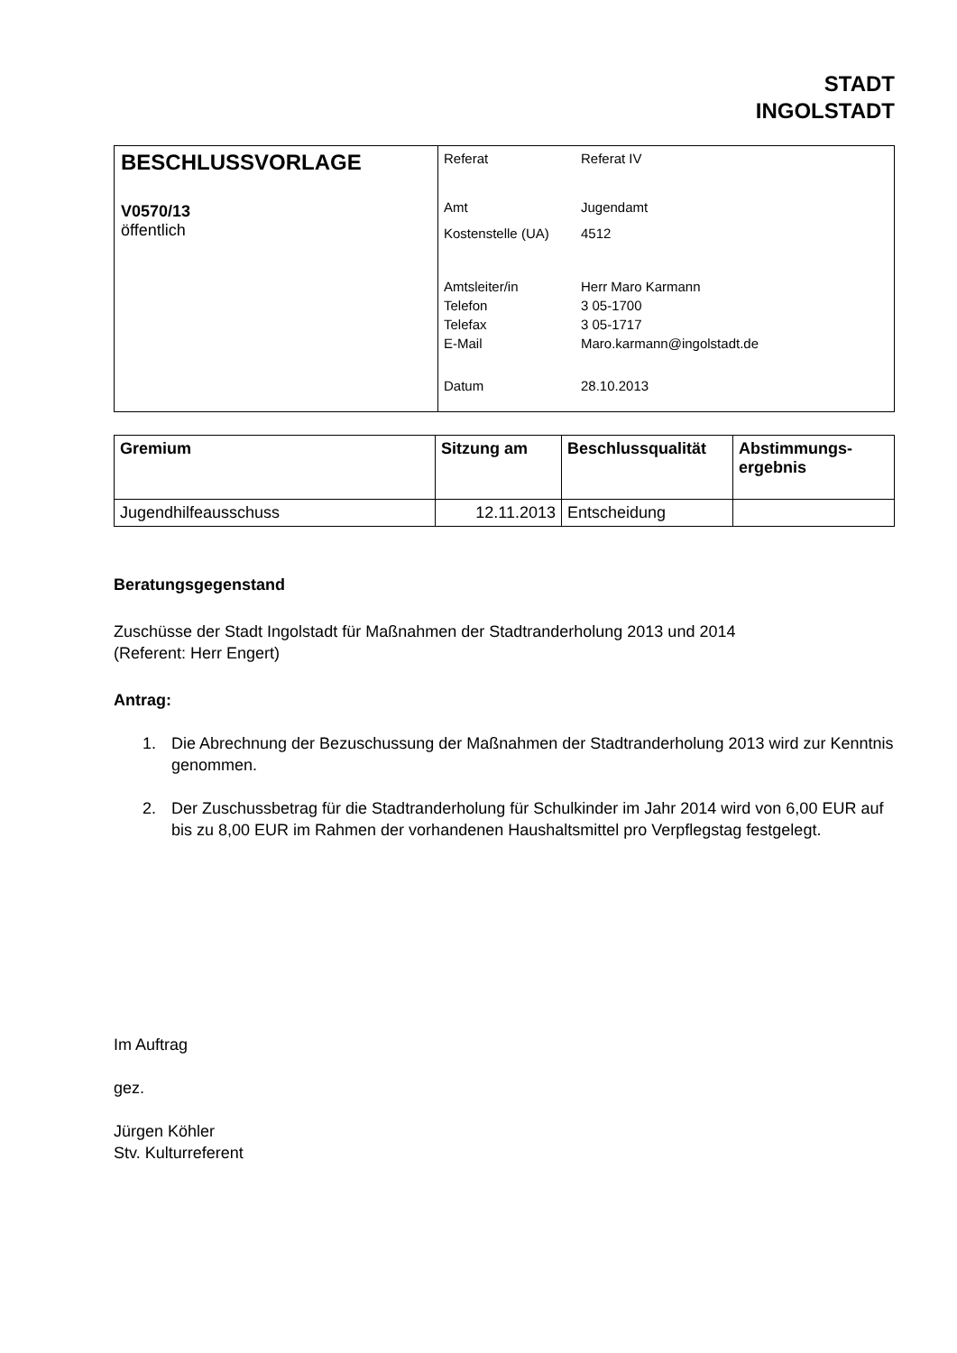STADT
INGOLSTADT
| BESCHLUSSVORLAGE V0570/13 öffentlich | Referat Referat IV Amt Jugendamt Kostenstelle (UA) 4512 Amtsleiter/in Herr Maro Karmann Telefon 3 05-1700 Telefax 3 05-1717 E-Mail Maro.karmann@ingolstadt.de Datum 28.10.2013 |
| Gremium | Sitzung am | Beschlussqualität | Abstimmungs- ergebnis |
| --- | --- | --- | --- |
| Jugendhilfeausschuss | 12.11.2013 | Entscheidung | |
Beratungsgegenstand
Zuschüsse der Stadt Ingolstadt für Maßnahmen der Stadtranderholung 2013 und 2014
(Referent: Herr Engert)
Antrag:
1. Die Abrechnung der Bezuschussung der Maßnahmen der Stadtranderholung 2013 wird zur Kenntnis genommen.
2. Der Zuschussbetrag für die Stadtranderholung für Schulkinder im Jahr 2014 wird von 6,00 EUR auf bis zu 8,00 EUR im Rahmen der vorhandenen Haushaltsmittel pro Verpflegstag festgelegt.
Im Auftrag
gez.
Jürgen Köhler
Stv. Kulturreferent